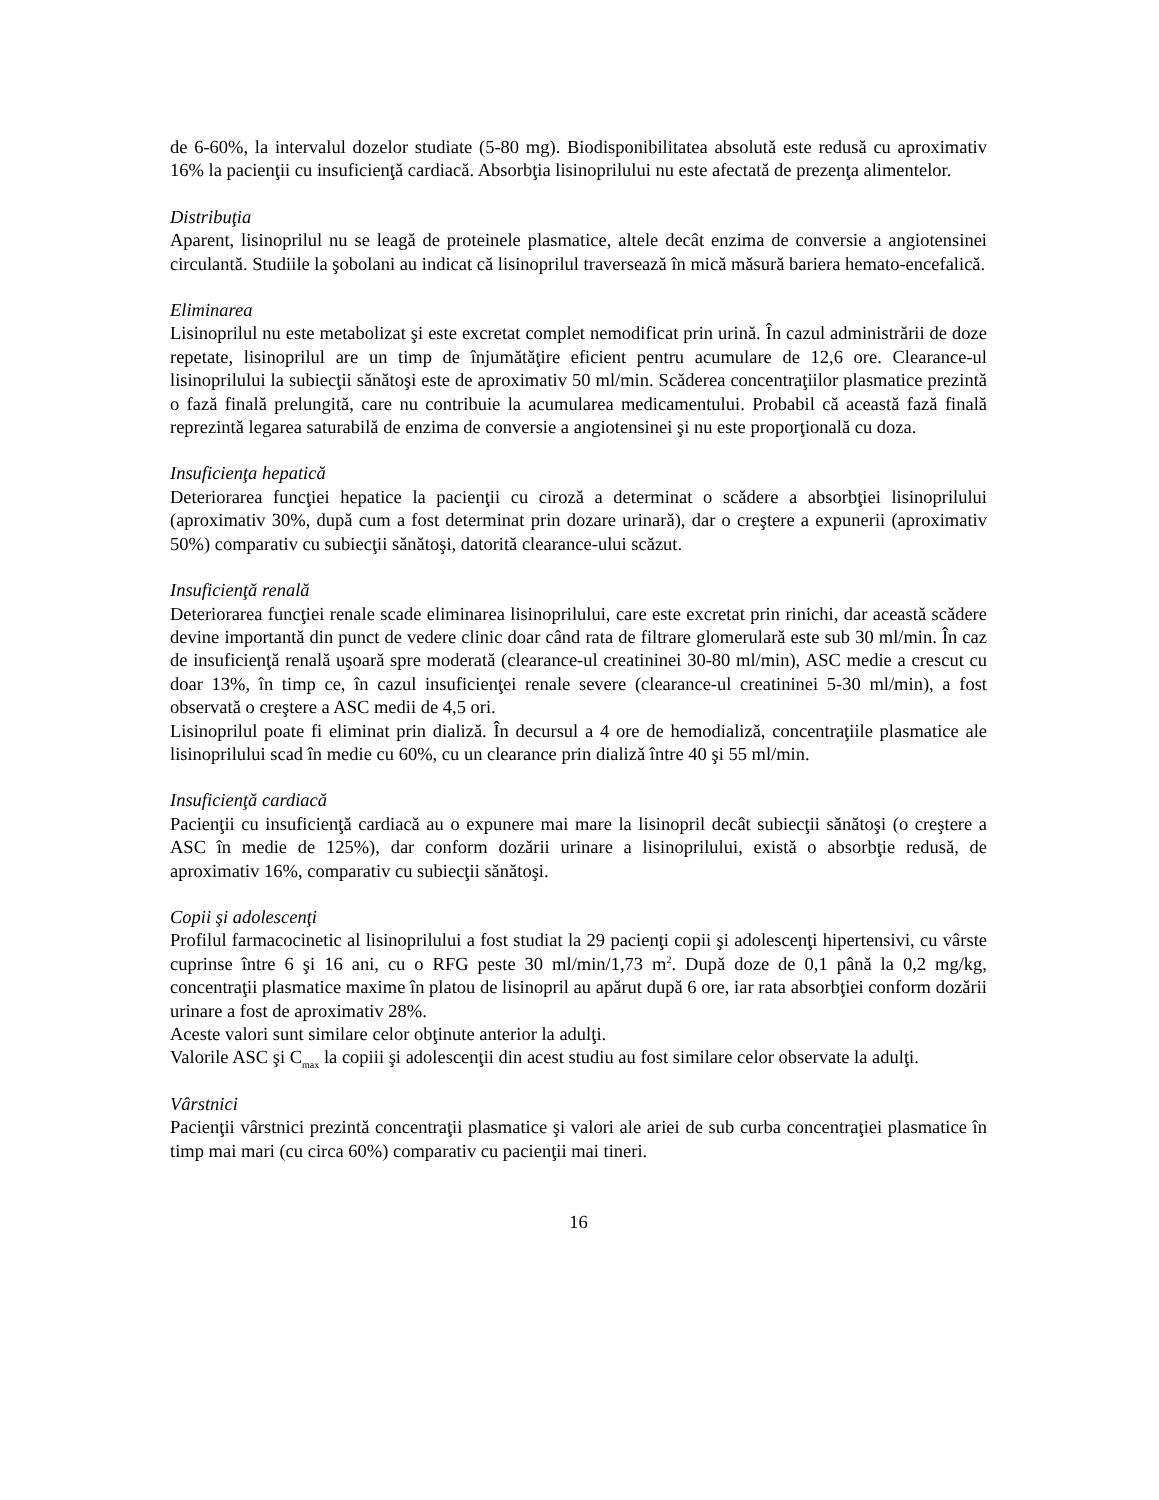de 6-60%, la intervalul dozelor studiate (5-80 mg). Biodisponibilitatea absolută este redusă cu aproximativ 16% la pacienţii cu insuficienţă cardiacă. Absorbţia lisinoprilului nu este afectată de prezenţa alimentelor.
Distribuţia
Aparent, lisinoprilul nu se leagă de proteinele plasmatice, altele decât enzima de conversie a angiotensinei circulantă. Studiile la şobolani au indicat că lisinoprilul traversează în mică măsură bariera hemato-encefalică.
Eliminarea
Lisinoprilul nu este metabolizat şi este excretat complet nemodificat prin urină. În cazul administrării de doze repetate, lisinoprilul are un timp de înjumătăţire eficient pentru acumulare de 12,6 ore. Clearance-ul lisinoprilului la subiecţii sănătoşi este de aproximativ 50 ml/min. Scăderea concentraţiilor plasmatice prezintă o fază finală prelungită, care nu contribuie la acumularea medicamentului. Probabil că această fază finală reprezintă legarea saturabilă de enzima de conversie a angiotensinei şi nu este proporţională cu doza.
Insuficienţa hepatică
Deteriorarea funcţiei hepatice la pacienţii cu ciroză a determinat o scădere a absorbţiei lisinoprilului (aproximativ 30%, după cum a fost determinat prin dozare urinară), dar o creştere a expunerii (aproximativ 50%) comparativ cu subiecţii sănătoşi, datorită clearance-ului scăzut.
Insuficienţă renală
Deteriorarea funcţiei renale scade eliminarea lisinoprilului, care este excretat prin rinichi, dar această scădere devine importantă din punct de vedere clinic doar când rata de filtrare glomerulară este sub 30 ml/min. În caz de insuficienţă renală uşoară spre moderată (clearance-ul creatininei 30-80 ml/min), ASC medie a crescut cu doar 13%, în timp ce, în cazul insuficienţei renale severe (clearance-ul creatininei 5-30 ml/min), a fost observată o creştere a ASC medii de 4,5 ori.
Lisinoprilul poate fi eliminat prin dializă. În decursul a 4 ore de hemodializă, concentraţiile plasmatice ale lisinoprilului scad în medie cu 60%, cu un clearance prin dializă între 40 şi 55 ml/min.
Insuficienţă cardiacă
Pacienţii cu insuficienţă cardiacă au o expunere mai mare la lisinopril decât subiecţii sănătoşi (o creştere a ASC în medie de 125%), dar conform dozării urinare a lisinoprilului, există o absorbţie redusă, de aproximativ 16%, comparativ cu subiecţii sănătoşi.
Copii şi adolescenţi
Profilul farmacocinetic al lisinoprilului a fost studiat la 29 pacienţi copii şi adolescenţi hipertensivi, cu vârste cuprinse între 6 şi 16 ani, cu o RFG peste 30 ml/min/1,73 m<sup>2</sup>. După doze de 0,1 până la 0,2 mg/kg, concentraţii plasmatice maxime în platou de lisinopril au apărut după 6 ore, iar rata absorbţiei conform dozării urinare a fost de aproximativ 28%.
Aceste valori sunt similare celor obţinute anterior la adulţi.
Valorile ASC şi C<sub>max</sub> la copiii şi adolescenţii din acest studiu au fost similare celor observate la adulţi.
Vârstnici
Pacienţii vârstnici prezintă concentraţii plasmatice şi valori ale ariei de sub curba concentraţiei plasmatice în timp mai mari (cu circa 60%) comparativ cu pacienţii mai tineri.
16